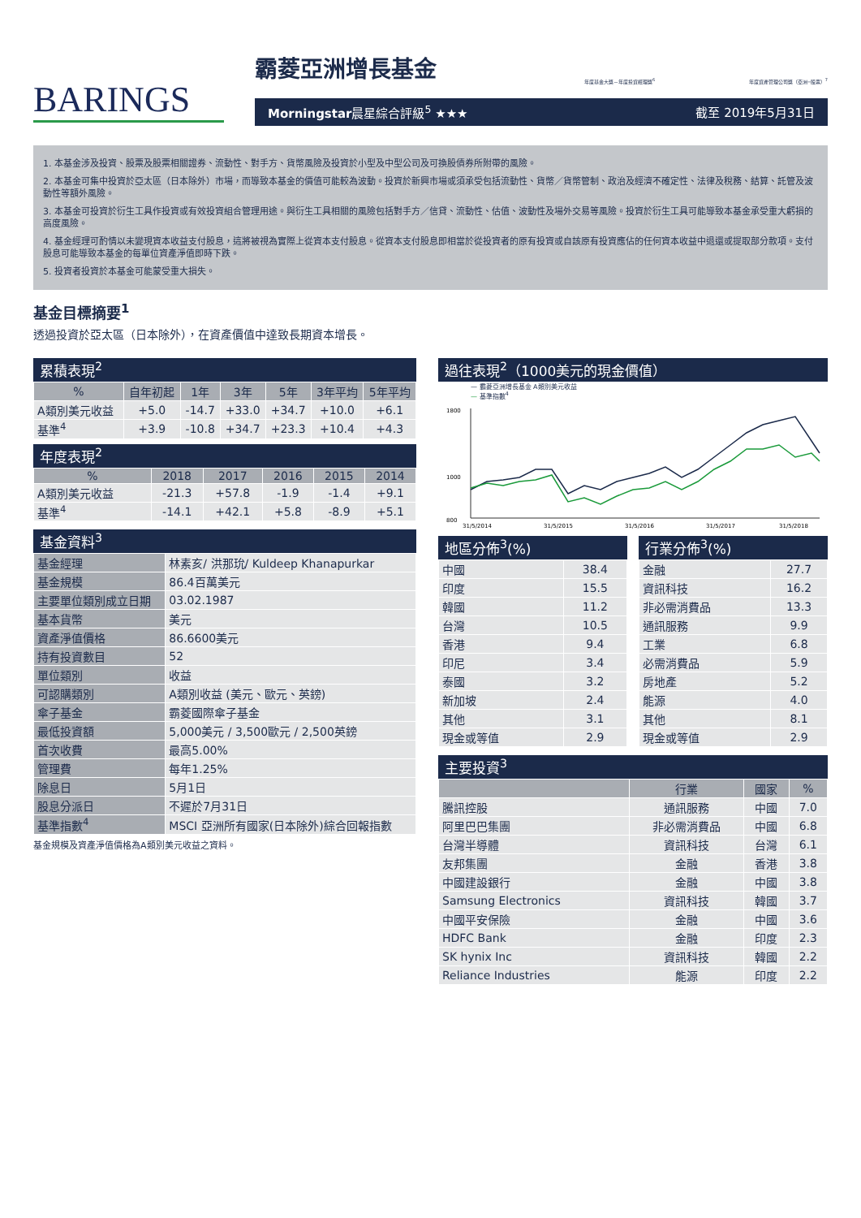年度基金大獎－年度投資經理獎<sup>6</sup> 年度資產管理公司獎（亞洲─股票）<sup>7</sup>
BARINGS
霸菱亞洲增長基金
Morningstar晨星綜合評級<sup>5</sup> ★★★ 截至 2019年5月31日
1. 本基金涉及投資、股票及股票相關證券、流動性、對手方、貨幣風險及投資於小型及中型公司及可換股債券所附帶的風險。
2. 本基金可集中投資於亞太區（日本除外）市場，而導致本基金的價值可能較為波動。投資於新興市場或須承受包括流動性、貨幣／貨幣管制、政治及經濟不確定性、法律及稅務、結算、託管及波動性等額外風險。
3. 本基金可投資於衍生工具作投資或有效投資組合管理用途。與衍生工具相關的風險包括對手方／信貸、流動性、估值、波動性及場外交易等風險。投資於衍生工具可能導致本基金承受重大虧損的高度風險。
4. 基金經理可酌情以未變現資本收益支付股息，這將被視為實際上從資本支付股息。從資本支付股息即相當於從投資者的原有投資或自該原有投資應佔的任何資本收益中退還或提取部分款項。支付股息可能導致本基金的每單位資產淨值即時下跌。
5. 投資者投資於本基金可能蒙受重大損失。
基金目標摘要<sup>1</sup>
透過投資於亞太區（日本除外），在資產價值中達致長期資本增長。
累積表現<sup>2</sup>
| % | 自年初起 | 1年 | 3年 | 5年 | 3年平均 | 5年平均 |
| --- | --- | --- | --- | --- | --- | --- |
| A類別美元收益 | +5.0 | -14.7 | +33.0 | +34.7 | +10.0 | +6.1 |
| 基準<sup>4</sup> | +3.9 | -10.8 | +34.7 | +23.3 | +10.4 | +4.3 |
年度表現<sup>2</sup>
| % | 2018 | 2017 | 2016 | 2015 | 2014 |
| --- | --- | --- | --- | --- | --- |
| A類別美元收益 | -21.3 | +57.8 | -1.9 | -1.4 | +9.1 |
| 基準<sup>4</sup> | -14.1 | +42.1 | +5.8 | -8.9 | +5.1 |
基金資料<sup>3</sup>
| 基金經理 | 林素亥/ 洪那玧/ Kuldeep Khanapurkar |
| 基金規模 | 86.4百萬美元 |
| 主要單位類別成立日期 | 03.02.1987 |
| 基本貨幣 | 美元 |
| 資產淨值價格 | 86.6600美元 |
| 持有投資數目 | 52 |
| 單位類別 | 收益 |
| 可認購類別 | A類別收益 (美元、歐元、英鎊) |
| 傘子基金 | 霸菱國際傘子基金 |
| 最低投資額 | 5,000美元 / 3,500歐元 / 2,500英鎊 |
| 首次收費 | 最高5.00% |
| 管理費 | 每年1.25% |
| 除息日 | 5月1日 |
| 股息分派日 | 不遲於7月31日 |
| 基準指數<sup>4</sup> | MSCI 亞洲所有國家(日本除外)綜合回報指數 |
基金規模及資產淨值價格為A類別美元收益之資料。
過往表現<sup>2</sup>（1000美元的現金價值）
— 霸菱亞洲增長基金 A類別美元收益
— 基準指數<sup>4</sup>
1800
1000
800
31/5/2014
31/5/2015
31/5/2016
31/5/2017
31/5/2018
地區分佈<sup>3</sup>(%)
| 中國 | 38.4 |
| 印度 | 15.5 |
| 韓國 | 11.2 |
| 台灣 | 10.5 |
| 香港 | 9.4 |
| 印尼 | 3.4 |
| 泰國 | 3.2 |
| 新加坡 | 2.4 |
| 其他 | 3.1 |
| 現金或等值 | 2.9 |
行業分佈<sup>3</sup>(%)
| 金融 | 27.7 |
| 資訊科技 | 16.2 |
| 非必需消費品 | 13.3 |
| 通訊服務 | 9.9 |
| 工業 | 6.8 |
| 必需消費品 | 5.9 |
| 房地產 | 5.2 |
| 能源 | 4.0 |
| 其他 | 8.1 |
| 現金或等值 | 2.9 |
主要投資<sup>3</sup>
| | 行業 | 國家 | % |
| --- | --- | --- | --- |
| 騰訊控股 | 通訊服務 | 中國 | 7.0 |
| 阿里巴巴集團 | 非必需消費品 | 中國 | 6.8 |
| 台灣半導體 | 資訊科技 | 台灣 | 6.1 |
| 友邦集團 | 金融 | 香港 | 3.8 |
| 中國建設銀行 | 金融 | 中國 | 3.8 |
| Samsung Electronics | 資訊科技 | 韓國 | 3.7 |
| 中國平安保險 | 金融 | 中國 | 3.6 |
| HDFC Bank | 金融 | 印度 | 2.3 |
| SK hynix Inc | 資訊科技 | 韓國 | 2.2 |
| Reliance Industries | 能源 | 印度 | 2.2 |